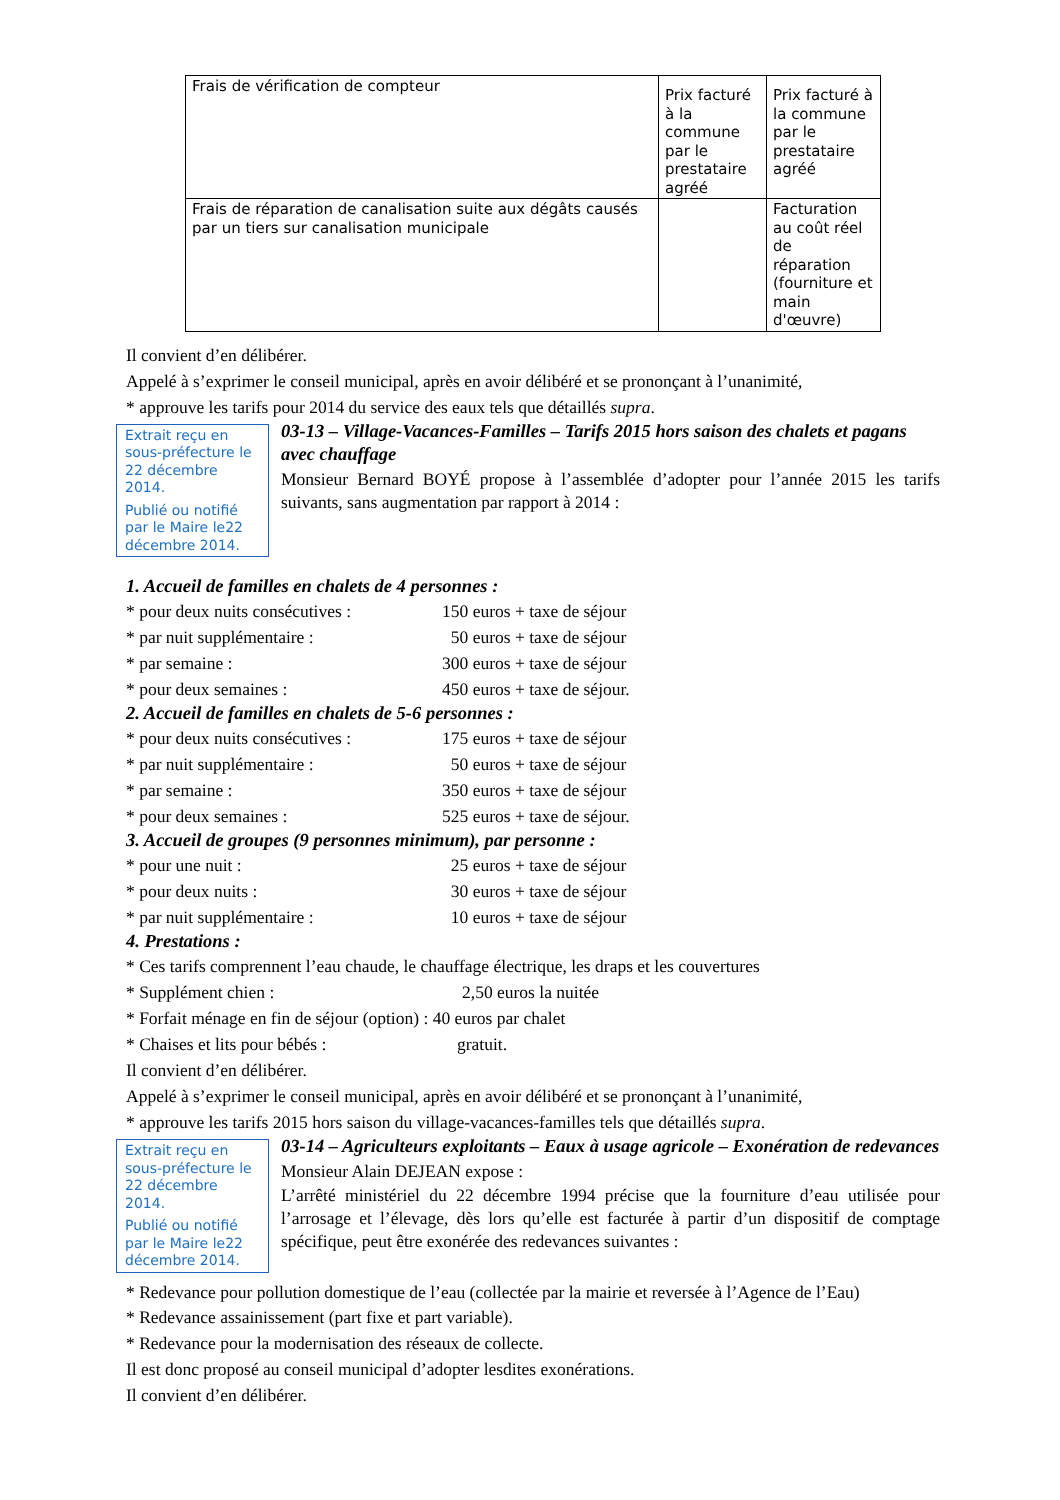| Frais de vérification de compteur | Prix facturé à la commune par le prestataire agréé | Prix facturé à la commune par le prestataire agréé |
| Frais de réparation de canalisation suite aux dégâts causés par un tiers sur canalisation municipale | | Facturation au coût réel de réparation (fourniture et main d'œuvre) |
Il convient d’en délibérer.
Appelé à s’exprimer le conseil municipal, après en avoir délibéré et se prononçant à l’unanimité,
* approuve les tarifs pour 2014 du service des eaux tels que détaillés supra.
Extrait reçu en sous-préfecture le 22 décembre 2014.
Publié ou notifié par le Maire le22 décembre 2014.
03-13 – Village-Vacances-Familles – Tarifs 2015 hors saison des chalets et pagans avec chauffage
Monsieur Bernard BOYÉ propose à l’assemblée d’adopter pour l’année 2015 les tarifs suivants, sans augmentation par rapport à 2014 :
1. Accueil de familles en chalets de 4 personnes :
* pour deux nuits consécutives : 150 euros + taxe de séjour
* par nuit supplémentaire : 50 euros + taxe de séjour
* par semaine : 300 euros + taxe de séjour
* pour deux semaines : 450 euros + taxe de séjour.
2. Accueil de familles en chalets de 5-6 personnes :
* pour deux nuits consécutives : 175 euros + taxe de séjour
* par nuit supplémentaire : 50 euros + taxe de séjour
* par semaine : 350 euros + taxe de séjour
* pour deux semaines : 525 euros + taxe de séjour.
3. Accueil de groupes (9 personnes minimum), par personne :
* pour une nuit : 25 euros + taxe de séjour
* pour deux nuits : 30 euros + taxe de séjour
* par nuit supplémentaire : 10 euros + taxe de séjour
4. Prestations :
* Ces tarifs comprennent l’eau chaude, le chauffage électrique, les draps et les couvertures
* Supplément chien : 2,50 euros la nuitée
* Forfait ménage en fin de séjour (option) : 40 euros par chalet
* Chaises et lits pour bébés : gratuit.
Il convient d’en délibérer.
Appelé à s’exprimer le conseil municipal, après en avoir délibéré et se prononçant à l’unanimité,
* approuve les tarifs 2015 hors saison du village-vacances-familles tels que détaillés supra.
Extrait reçu en sous-préfecture le 22 décembre 2014.
Publié ou notifié par le Maire le22 décembre 2014.
03-14 – Agriculteurs exploitants – Eaux à usage agricole – Exonération de redevances
Monsieur Alain DEJEAN expose :
L’arrêté ministériel du 22 décembre 1994 précise que la fourniture d’eau utilisée pour l’arrosage et l’élevage, dès lors qu’elle est facturée à partir d’un dispositif de comptage spécifique, peut être exonérée des redevances suivantes :
* Redevance pour pollution domestique de l’eau (collectée par la mairie et reversée à l’Agence de l’Eau)
* Redevance assainissement (part fixe et part variable).
* Redevance pour la modernisation des réseaux de collecte.
Il est donc proposé au conseil municipal d’adopter lesdites exonérations.
Il convient d’en délibérer.